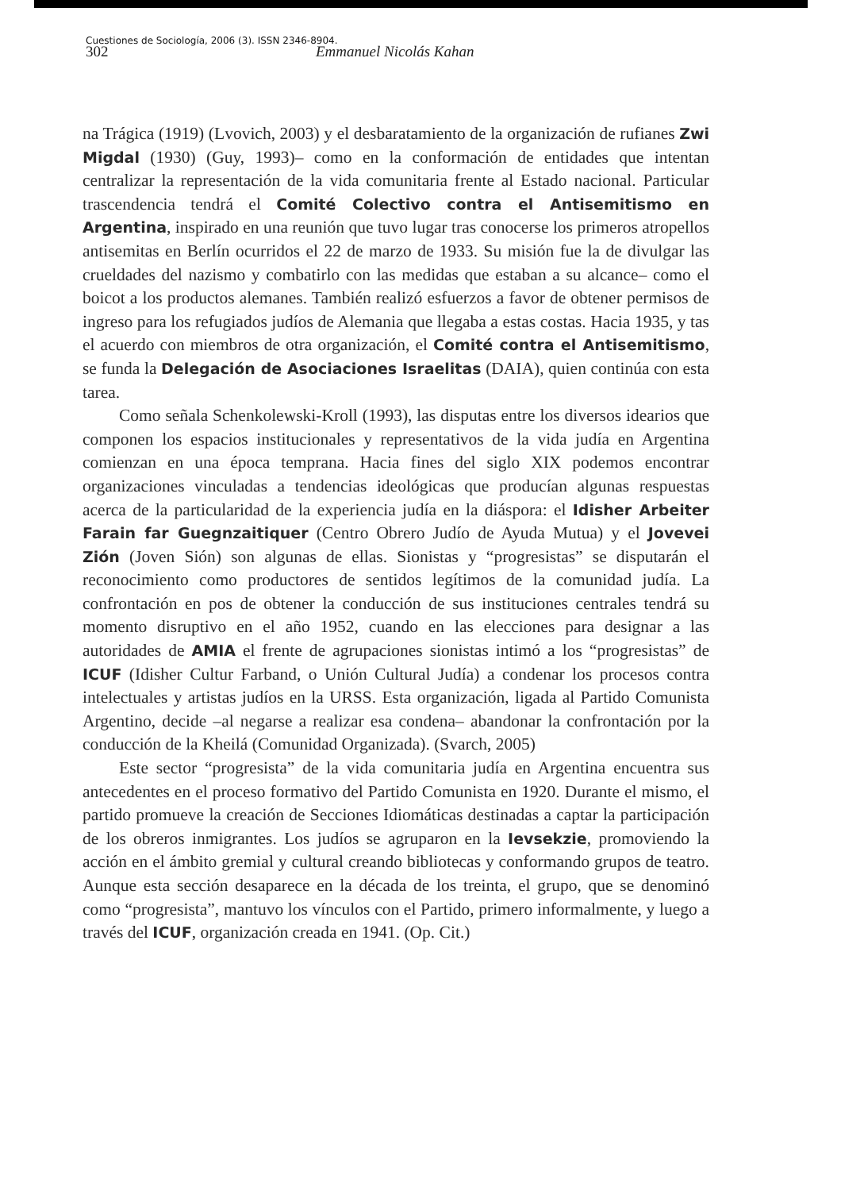Cuestiones de Sociología, 2006 (3). ISSN 2346-8904.
302 Emmanuel Nicolás Kahan
na Trágica (1919) (Lvovich, 2003) y el desbaratamiento de la organización de rufianes Zwi Migdal (1930) (Guy, 1993)– como en la conformación de entidades que intentan centralizar la representación de la vida comunitaria frente al Estado nacional. Particular trascendencia tendrá el Comité Colectivo contra el Antisemitismo en Argentina, inspirado en una reunión que tuvo lugar tras conocerse los primeros atropellos antisemitas en Berlín ocurridos el 22 de marzo de 1933. Su misión fue la de divulgar las crueldades del nazismo y combatirlo con las medidas que estaban a su alcance– como el boicot a los productos alemanes. También realizó esfuerzos a favor de obtener permisos de ingreso para los refugiados judíos de Alemania que llegaba a estas costas. Hacia 1935, y tas el acuerdo con miembros de otra organización, el Comité contra el Antisemitismo, se funda la Delegación de Asociaciones Israelitas (DAIA), quien continúa con esta tarea.
Como señala Schenkolewski-Kroll (1993), las disputas entre los diversos idearios que componen los espacios institucionales y representativos de la vida judía en Argentina comienzan en una época temprana. Hacia fines del siglo XIX podemos encontrar organizaciones vinculadas a tendencias ideológicas que producían algunas respuestas acerca de la particularidad de la experiencia judía en la diáspora: el Idisher Arbeiter Farain far Guegnzaitiquer (Centro Obrero Judío de Ayuda Mutua) y el Jovevei Zión (Joven Sión) son algunas de ellas. Sionistas y “progresistas” se disputarán el reconocimiento como productores de sentidos legítimos de la comunidad judía. La confrontación en pos de obtener la conducción de sus instituciones centrales tendrá su momento disruptivo en el año 1952, cuando en las elecciones para designar a las autoridades de AMIA el frente de agrupaciones sionistas intimó a los “progresistas” de ICUF (Idisher Cultur Farband, o Unión Cultural Judía) a condenar los procesos contra intelectuales y artistas judíos en la URSS. Esta organización, ligada al Partido Comunista Argentino, decide –al negarse a realizar esa condena– abandonar la confrontación por la conducción de la Kheilá (Comunidad Organizada). (Svarch, 2005)
Este sector “progresista” de la vida comunitaria judía en Argentina encuentra sus antecedentes en el proceso formativo del Partido Comunista en 1920. Durante el mismo, el partido promueve la creación de Secciones Idiomáticas destinadas a captar la participación de los obreros inmigrantes. Los judíos se agruparon en la Ievsekzie, promoviendo la acción en el ámbito gremial y cultural creando bibliotecas y conformando grupos de teatro. Aunque esta sección desaparece en la década de los treinta, el grupo, que se denominó como “progresista”, mantuvo los vínculos con el Partido, primero informalmente, y luego a través del ICUF, organización creada en 1941. (Op. Cit.)